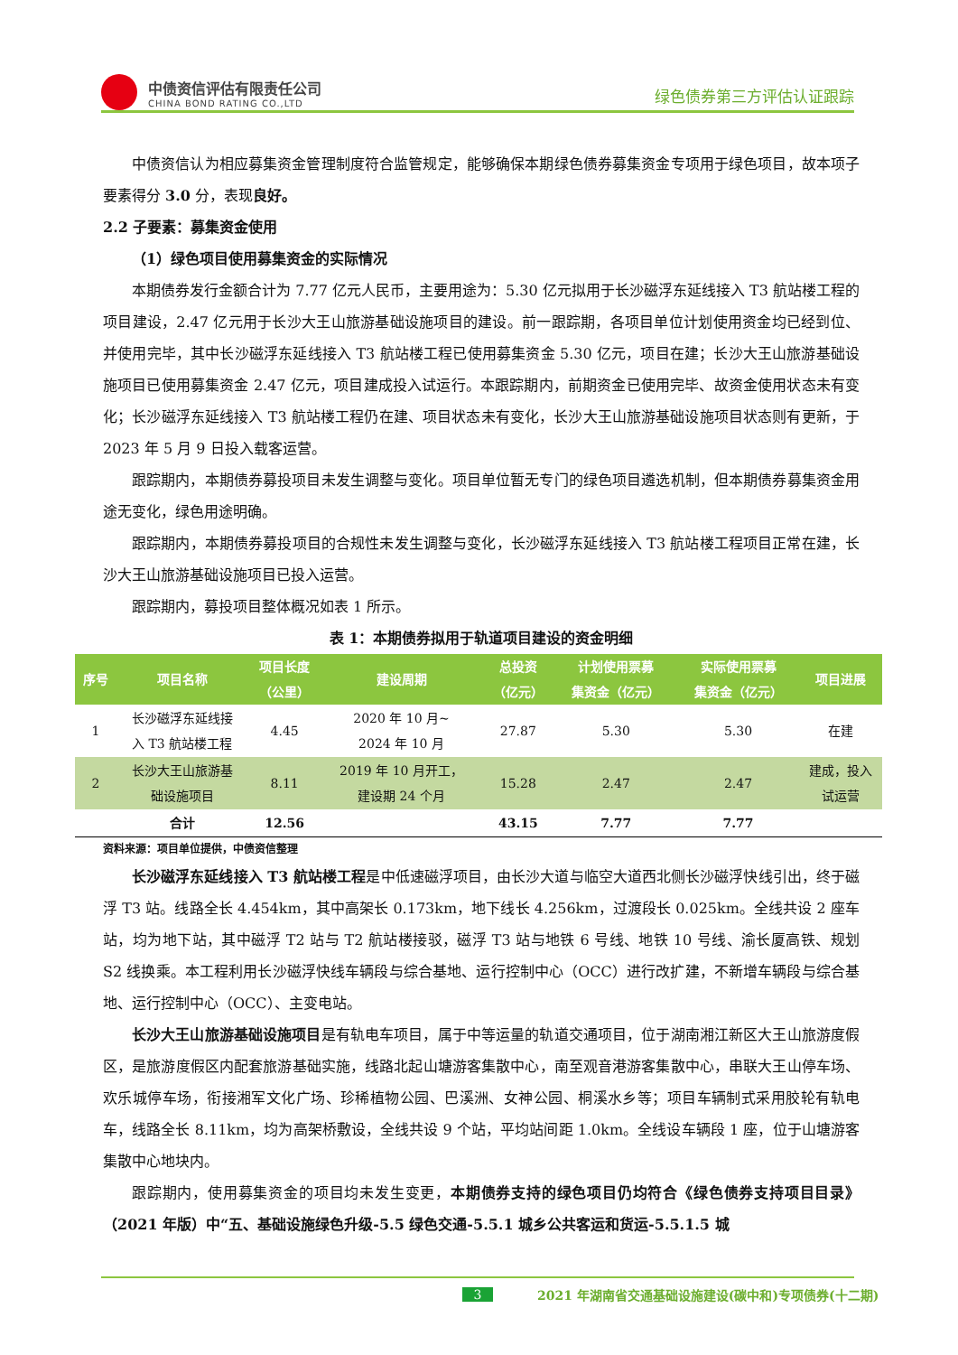中债资信评估有限责任公司
CHINA BOND RATING CO.,LTD
绿色债券第三方评估认证跟踪
中债资信认为相应募集资金管理制度符合监管规定，能够确保本期绿色债券募集资金专项用于绿色项目，故本项子要素得分 3.0 分，表现良好。
2.2 子要素：募集资金使用
（1）绿色项目使用募集资金的实际情况
本期债券发行金额合计为 7.77 亿元人民币，主要用途为：5.30 亿元拟用于长沙磁浮东延线接入 T3 航站楼工程的项目建设，2.47 亿元用于长沙大王山旅游基础设施项目的建设。前一跟踪期，各项目单位计划使用资金均已经到位、并使用完毕，其中长沙磁浮东延线接入 T3 航站楼工程已使用募集资金 5.30 亿元，项目在建；长沙大王山旅游基础设施项目已使用募集资金 2.47 亿元，项目建成投入试运行。本跟踪期内，前期资金已使用完毕、故资金使用状态未有变化；长沙磁浮东延线接入 T3 航站楼工程仍在建、项目状态未有变化，长沙大王山旅游基础设施项目状态则有更新，于 2023 年 5 月 9 日投入载客运营。
跟踪期内，本期债券募投项目未发生调整与变化。项目单位暂无专门的绿色项目遴选机制，但本期债券募集资金用途无变化，绿色用途明确。
跟踪期内，本期债券募投项目的合规性未发生调整与变化，长沙磁浮东延线接入 T3 航站楼工程项目正常在建，长沙大王山旅游基础设施项目已投入运营。
跟踪期内，募投项目整体概况如表 1 所示。
表 1：本期债券拟用于轨道项目建设的资金明细
| 序号 | 项目名称 | 项目长度 （公里） | 建设周期 | 总投资 （亿元） | 计划使用票募 集资金（亿元） | 实际使用票募 集资金（亿元） | 项目进展 |
| --- | --- | --- | --- | --- | --- | --- | --- |
| 1 | 长沙磁浮东延线接 入 T3 航站楼工程 | 4.45 | 2020 年 10 月~ 2024 年 10 月 | 27.87 | 5.30 | 5.30 | 在建 |
| 2 | 长沙大王山旅游基 础设施项目 | 8.11 | 2019 年 10 月开工， 建设期 24 个月 | 15.28 | 2.47 | 2.47 | 建成，投入 试运营 |
| | 合计 | 12.56 | | 43.15 | 7.77 | 7.77 | |
资料来源：项目单位提供，中债资信整理
长沙磁浮东延线接入 T3 航站楼工程是中低速磁浮项目，由长沙大道与临空大道西北侧长沙磁浮快线引出，终于磁浮 T3 站。线路全长 4.454km，其中高架长 0.173km，地下线长 4.256km，过渡段长 0.025km。全线共设 2 座车站，均为地下站，其中磁浮 T2 站与 T2 航站楼接驳，磁浮 T3 站与地铁 6 号线、地铁 10 号线、渝长厦高铁、规划 S2 线换乘。本工程利用长沙磁浮快线车辆段与综合基地、运行控制中心（OCC）进行改扩建，不新增车辆段与综合基地、运行控制中心（OCC）、主变电站。
长沙大王山旅游基础设施项目是有轨电车项目，属于中等运量的轨道交通项目，位于湖南湘江新区大王山旅游度假区，是旅游度假区内配套旅游基础实施，线路北起山塘游客集散中心，南至观音港游客集散中心，串联大王山停车场、欢乐城停车场，衔接湘军文化广场、珍稀植物公园、巴溪洲、女神公园、桐溪水乡等；项目车辆制式采用胶轮有轨电车，线路全长 8.11km，均为高架桥敷设，全线共设 9 个站，平均站间距 1.0km。全线设车辆段 1 座，位于山塘游客集散中心地块内。
跟踪期内，使用募集资金的项目均未发生变更，本期债券支持的绿色项目仍均符合《绿色债券支持项目目录》（2021 年版）中“五、基础设施绿色升级-5.5 绿色交通-5.5.1 城乡公共客运和货运-5.5.1.5 城
3 2021 年湖南省交通基础设施建设(碳中和)专项债券(十二期)